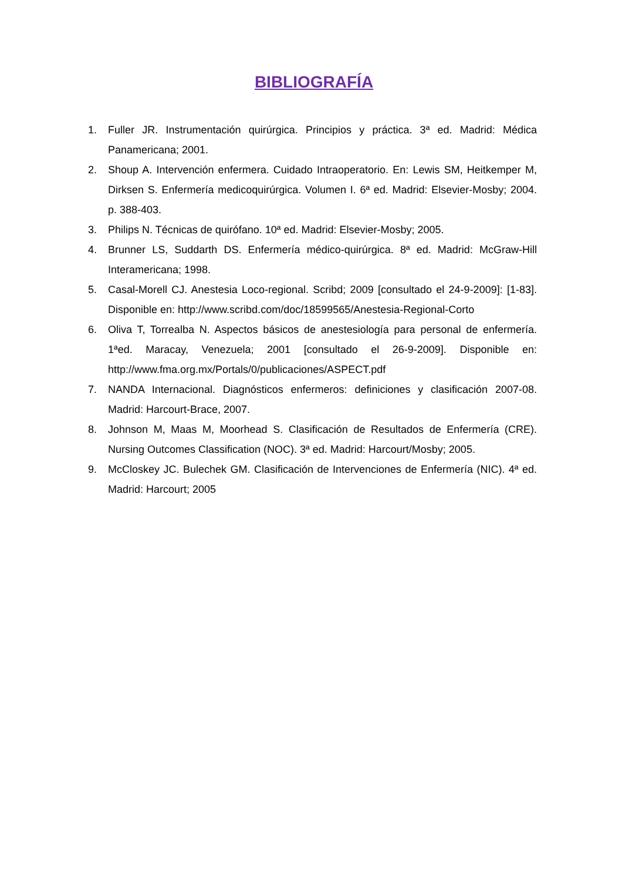BIBLIOGRAFÍA
1. Fuller JR. Instrumentación quirúrgica. Principios y práctica. 3ª ed. Madrid: Médica Panamericana; 2001.
2. Shoup A. Intervención enfermera. Cuidado Intraoperatorio. En: Lewis SM, Heitkemper M, Dirksen S. Enfermería medicoquirúrgica. Volumen I. 6ª ed. Madrid: Elsevier-Mosby; 2004. p. 388-403.
3. Philips N. Técnicas de quirófano. 10ª ed. Madrid: Elsevier-Mosby; 2005.
4. Brunner LS, Suddarth DS. Enfermería médico-quirúrgica. 8ª ed. Madrid: McGraw-Hill Interamericana; 1998.
5. Casal-Morell CJ. Anestesia Loco-regional. Scribd; 2009 [consultado el 24-9-2009]: [1-83]. Disponible en: http://www.scribd.com/doc/18599565/Anestesia-Regional-Corto
6. Oliva T, Torrealba N. Aspectos básicos de anestesiología para personal de enfermería. 1ªed. Maracay, Venezuela; 2001 [consultado el 26-9-2009]. Disponible en: http://www.fma.org.mx/Portals/0/publicaciones/ASPECT.pdf
7. NANDA Internacional. Diagnósticos enfermeros: definiciones y clasificación 2007-08. Madrid: Harcourt-Brace, 2007.
8. Johnson M, Maas M, Moorhead S. Clasificación de Resultados de Enfermería (CRE). Nursing Outcomes Classification (NOC). 3ª ed. Madrid: Harcourt/Mosby; 2005.
9. McCloskey JC. Bulechek GM. Clasificación de Intervenciones de Enfermería (NIC). 4ª ed. Madrid: Harcourt; 2005